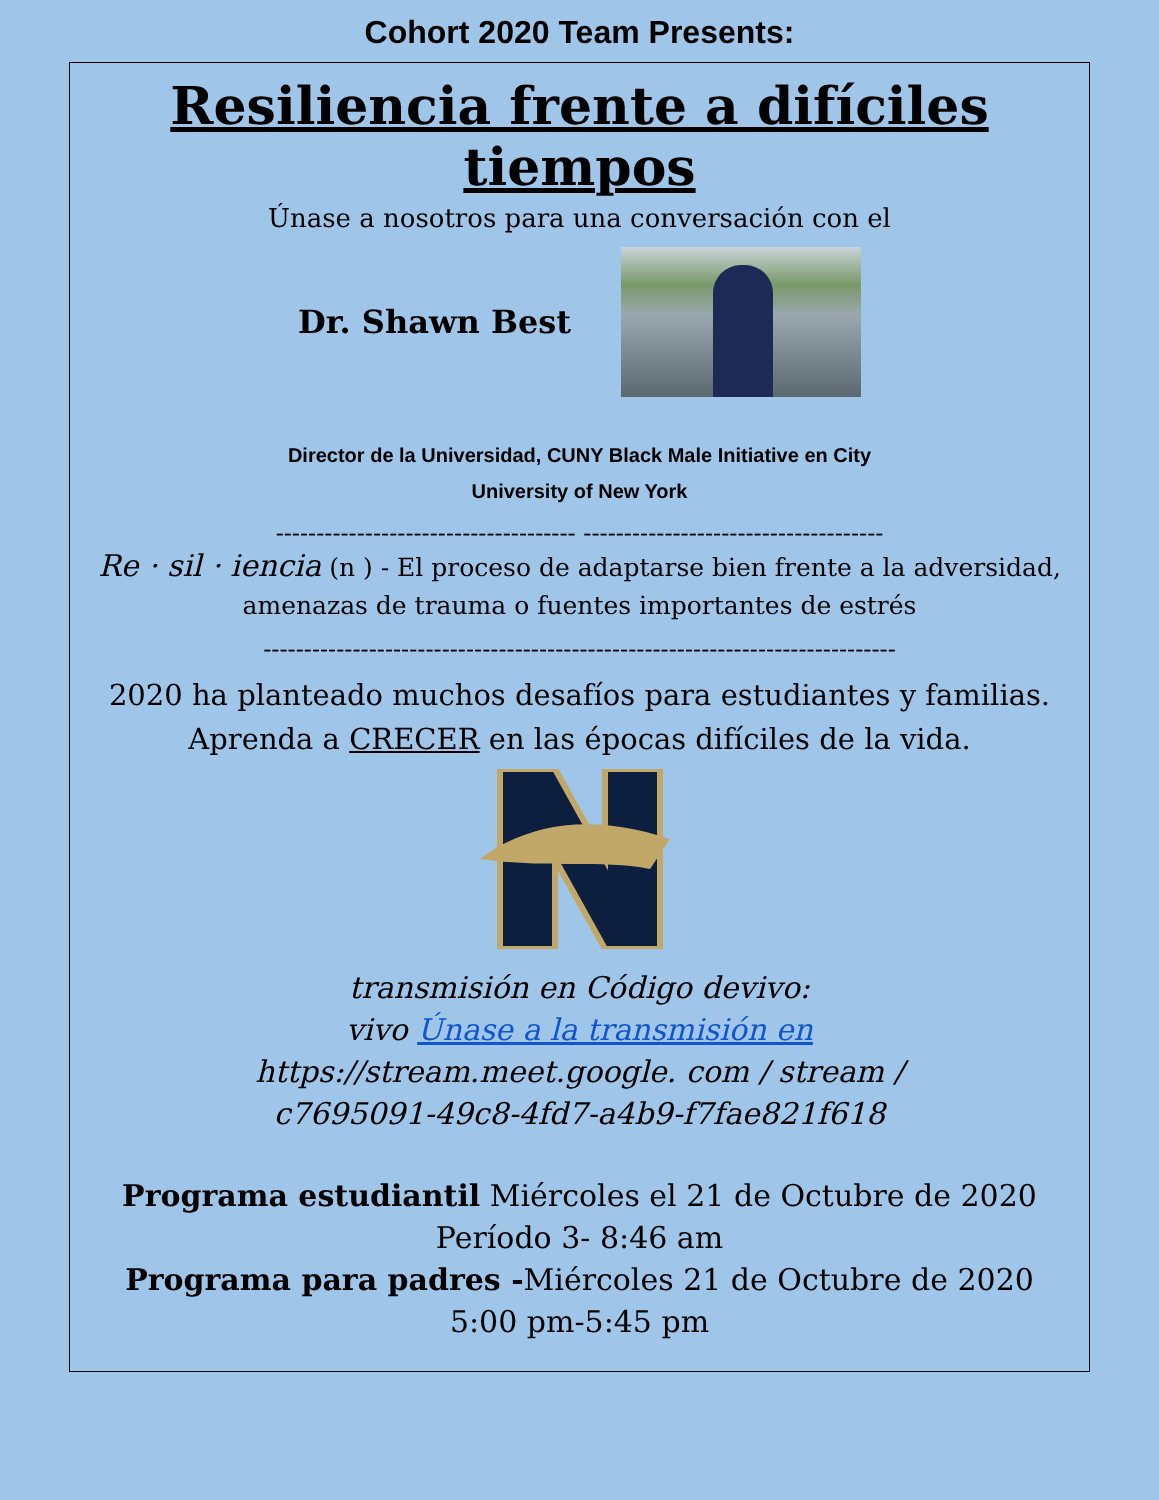Cohort 2020 Team Presents:
Resiliencia frente a difíciles tiempos
Únase a nosotros para una conversación con el
Dr. Shawn Best
Director de la Universidad, CUNY Black Male Initiative en City
University of New York
------------------------------------- -------------------------------------
Re · sil · iencia (n ) - El proceso de adaptarse bien frente a la adversidad, amenazas de trauma o fuentes importantes de estrés
------------------------------------------------------------------------------
2020 ha planteado muchos desafíos para estudiantes y familias.
Aprenda a CRECER en las épocas difíciles de la vida.
transmisión en Código devivo:
vivo Únase a la transmisión en
https://stream.meet.google. com / stream /
c7695091-49c8-4fd7-a4b9-f7fae821f618
Programa estudiantil Miércoles el 21 de Octubre de 2020
Período 3- 8:46 am
Programa para padres -Miércoles 21 de Octubre de 2020
5:00 pm-5:45 pm